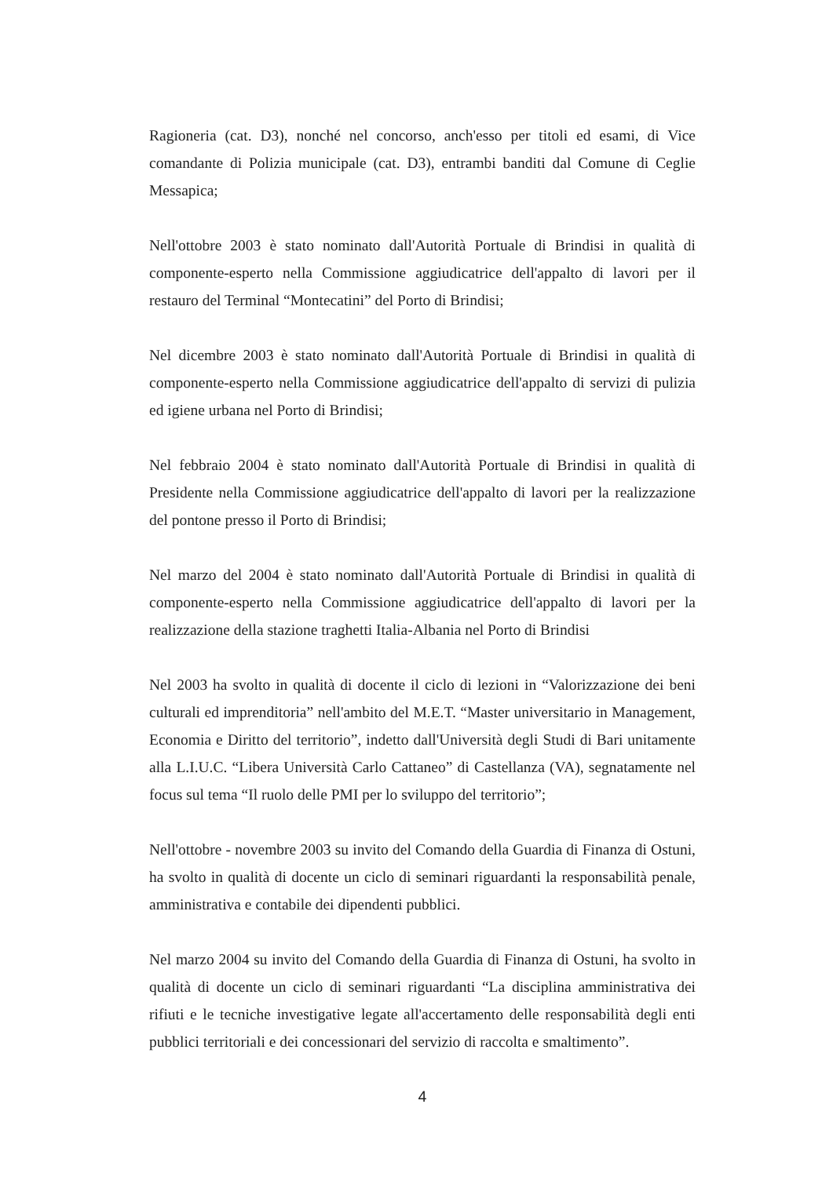Ragioneria (cat. D3), nonché nel concorso, anch'esso per titoli ed esami, di Vice comandante di Polizia municipale (cat. D3), entrambi banditi dal Comune di Ceglie Messapica;
Nell'ottobre 2003 è stato nominato dall'Autorità Portuale di Brindisi in qualità di componente-esperto nella Commissione aggiudicatrice dell'appalto di lavori per il restauro del Terminal “Montecatini” del Porto di Brindisi;
Nel dicembre 2003 è stato nominato dall'Autorità Portuale di Brindisi in qualità di componente-esperto nella Commissione aggiudicatrice dell'appalto di servizi di pulizia ed igiene urbana nel Porto di Brindisi;
Nel febbraio 2004 è stato nominato dall'Autorità Portuale di Brindisi in qualità di Presidente nella Commissione aggiudicatrice dell'appalto di lavori per la realizzazione del pontone presso il Porto di Brindisi;
Nel marzo del 2004 è stato nominato dall'Autorità Portuale di Brindisi in qualità di componente-esperto nella Commissione aggiudicatrice dell'appalto di lavori per la realizzazione della stazione traghetti Italia-Albania nel Porto di Brindisi
Nel 2003 ha svolto in qualità di docente il ciclo di lezioni in “Valorizzazione dei beni culturali ed imprenditoria” nell'ambito del M.E.T. “Master universitario in Management, Economia e Diritto del territorio”, indetto dall'Università degli Studi di Bari unitamente alla L.I.U.C. “Libera Università Carlo Cattaneo” di Castellanza (VA), segnatamente nel focus sul tema “Il ruolo delle PMI per lo sviluppo del territorio”;
Nell'ottobre - novembre 2003 su invito del Comando della Guardia di Finanza di Ostuni, ha svolto in qualità di docente un ciclo di seminari riguardanti la responsabilità penale, amministrativa e contabile dei dipendenti pubblici.
Nel marzo 2004 su invito del Comando della Guardia di Finanza di Ostuni, ha svolto in qualità di docente un ciclo di seminari riguardanti “La disciplina amministrativa dei rifiuti e le tecniche investigative legate all'accertamento delle responsabilità degli enti pubblici territoriali e dei concessionari del servizio di raccolta e smaltimento”.
4